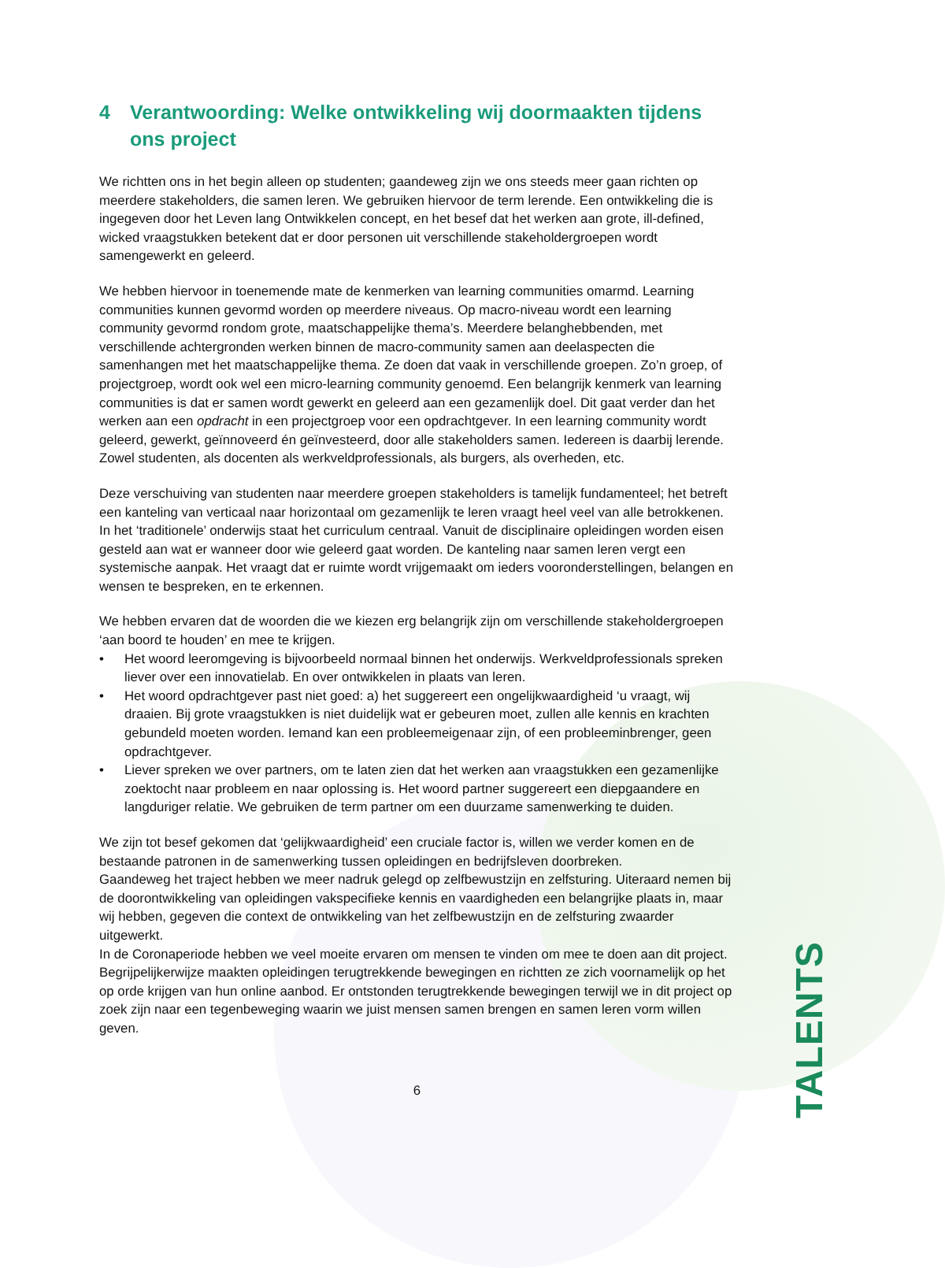4 Verantwoording: Welke ontwikkeling wij doormaakten tijdens ons project
We richtten ons in het begin alleen op studenten; gaandeweg zijn we ons steeds meer gaan richten op meerdere stakeholders, die samen leren. We gebruiken hiervoor de term lerende. Een ontwikkeling die is ingegeven door het Leven lang Ontwikkelen concept, en het besef dat het werken aan grote, ill-defined, wicked vraagstukken betekent dat er door personen uit verschillende stakeholdergroepen wordt samengewerkt en geleerd.
We hebben hiervoor in toenemende mate de kenmerken van learning communities omarmd. Learning communities kunnen gevormd worden op meerdere niveaus. Op macro-niveau wordt een learning community gevormd rondom grote, maatschappelijke thema’s. Meerdere belanghebbenden, met verschillende achtergronden werken binnen de macro-community samen aan deelaspecten die samenhangen met het maatschappelijke thema. Ze doen dat vaak in verschillende groepen. Zo’n groep, of projectgroep, wordt ook wel een micro-learning community genoemd. Een belangrijk kenmerk van learning communities is dat er samen wordt gewerkt en geleerd aan een gezamenlijk doel. Dit gaat verder dan het werken aan een opdracht in een projectgroep voor een opdrachtgever. In een learning community wordt geleerd, gewerkt, geïnnoveerd én geïnvesteerd, door alle stakeholders samen. Iedereen is daarbij lerende. Zowel studenten, als docenten als werkveldprofessionals, als burgers, als overheden, etc.
Deze verschuiving van studenten naar meerdere groepen stakeholders is tamelijk fundamenteel; het betreft een kanteling van verticaal naar horizontaal om gezamenlijk te leren vraagt heel veel van alle betrokkenen. In het ‘traditionele’ onderwijs staat het curriculum centraal. Vanuit de disciplinaire opleidingen worden eisen gesteld aan wat er wanneer door wie geleerd gaat worden. De kanteling naar samen leren vergt een systemische aanpak. Het vraagt dat er ruimte wordt vrijgemaakt om ieders vooronderstellingen, belangen en wensen te bespreken, en te erkennen.
We hebben ervaren dat de woorden die we kiezen erg belangrijk zijn om verschillende stakeholdergroepen ‘aan boord te houden’ en mee te krijgen.
• Het woord leeromgeving is bijvoorbeeld normaal binnen het onderwijs. Werkveldprofessionals spreken liever over een innovatielab. En over ontwikkelen in plaats van leren.
• Het woord opdrachtgever past niet goed: a) het suggereert een ongelijkwaardigheid ‘u vraagt, wij draaien. Bij grote vraagstukken is niet duidelijk wat er gebeuren moet, zullen alle kennis en krachten gebundeld moeten worden. Iemand kan een probleemeigenaar zijn, of een probleeminbrenger, geen opdrachtgever.
• Liever spreken we over partners, om te laten zien dat het werken aan vraagstukken een gezamenlijke zoektocht naar probleem en naar oplossing is. Het woord partner suggereert een diepgaandere en langduriger relatie. We gebruiken de term partner om een duurzame samenwerking te duiden.
We zijn tot besef gekomen dat ‘gelijkwaardigheid’ een cruciale factor is, willen we verder komen en de bestaande patronen in de samenwerking tussen opleidingen en bedrijfsleven doorbreken.
Gaandeweg het traject hebben we meer nadruk gelegd op zelfbewustzijn en zelfsturing. Uiteraard nemen bij de doorontwikkeling van opleidingen vakspecifieke kennis en vaardigheden een belangrijke plaats in, maar wij hebben, gegeven die context de ontwikkeling van het zelfbewustzijn en de zelfsturing zwaarder uitgewerkt.
In de Coronaperiode hebben we veel moeite ervaren om mensen te vinden om mee te doen aan dit project. Begrijpelijkerwijze maakten opleidingen terugtrekkende bewegingen en richtten ze zich voornamelijk op het op orde krijgen van hun online aanbod. Er ontstonden terugtrekkende bewegingen terwijl we in dit project op zoek zijn naar een tegenbeweging waarin we juist mensen samen brengen en samen leren vorm willen geven.
6
TALENTS